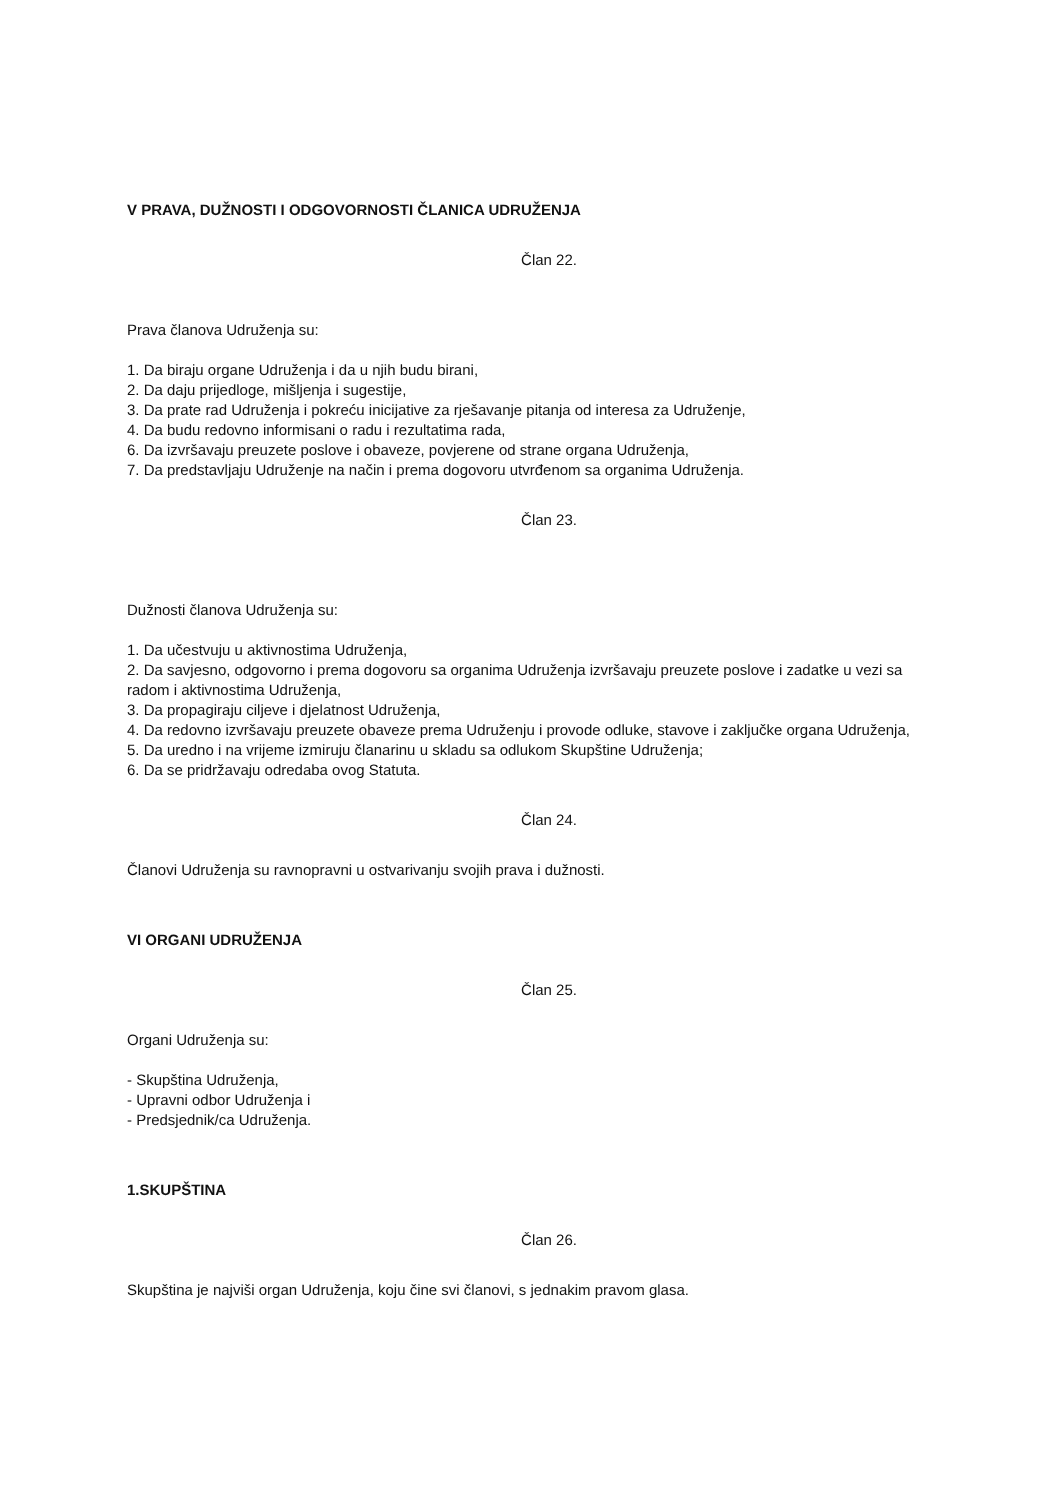V PRAVA, DUŽNOSTI I ODGOVORNOSTI ČLANICA UDRUŽENJA
Član 22.
Prava članova Udruženja su:
1. Da biraju organe Udruženja i da u njih budu birani,
2. Da daju prijedloge, mišljenja i sugestije,
3. Da prate rad Udruženja i pokreću inicijative za rješavanje pitanja od interesa za Udruženje,
4. Da budu redovno informisani o radu i rezultatima rada,
6. Da izvršavaju preuzete poslove i obaveze, povjerene od strane organa Udruženja,
7. Da predstavljaju Udruženje na način i prema dogovoru utvrđenom sa organima Udruženja.
Član 23.
Dužnosti članova Udruženja su:
1. Da učestvuju u aktivnostima Udruženja,
2. Da savjesno, odgovorno i prema dogovoru sa organima Udruženja izvršavaju preuzete poslove i zadatke u vezi sa radom i aktivnostima Udruženja,
3. Da propagiraju ciljeve i djelatnost Udruženja,
4. Da redovno izvršavaju preuzete obaveze prema Udruženju i provode odluke, stavove i zaključke organa Udruženja,
5. Da uredno i na vrijeme izmiruju članarinu u skladu sa odlukom Skupštine Udruženja;
6. Da se pridržavaju odredaba ovog Statuta.
Član 24.
Članovi Udruženja su ravnopravni u ostvarivanju svojih prava i dužnosti.
VI ORGANI UDRUŽENJA
Član 25.
Organi Udruženja su:
- Skupština Udruženja,
- Upravni odbor Udruženja i
- Predsjednik/ca Udruženja.
1.SKUPŠTINA
Član 26.
Skupština je najviši organ Udruženja, koju čine svi članovi, s jednakim pravom glasa.